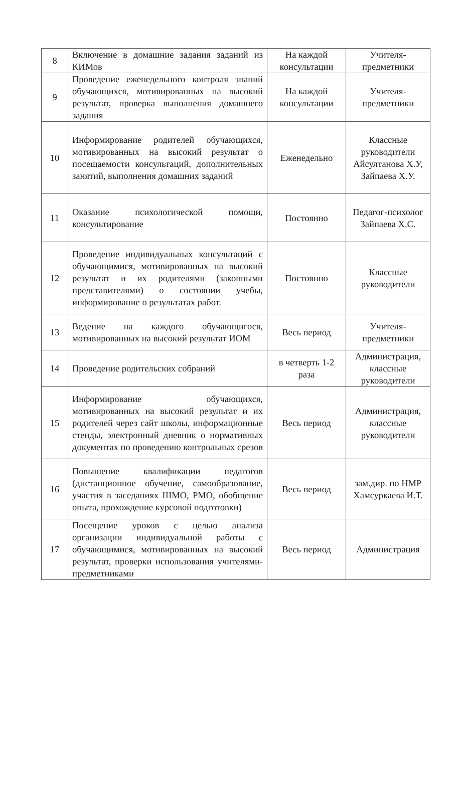| 8 | Включение в домашние задания заданий из КИМов | На каждой консультации | Учителя-предметники |
| 9 | Проведение еженедельного контроля знаний обучающихся, мотивированных на высокий результат, проверка выполнения домашнего задания | На каждой консультации | Учителя-предметники |
| 10 | Информирование родителей обучающихся, мотивированных на высокий результат о посещаемости консультаций, дополнительных занятий, выполнения домашних заданий | Еженедельно | Классные руководители Айсултанова Х.У, Зайпаева Х.У. |
| 11 | Оказание психологической помощи, консультирование | Постоянно | Педагог-психолог Зайпаева Х.С. |
| 12 | Проведение индивидуальных консультаций с обучающимися, мотивированных на высокий результат и их родителями (законными представителями) о состоянии учебы, информирование о результатах работ. | Постоянно | Классные руководители |
| 13 | Ведение на каждого обучающигося, мотивированных на высокий результат ИОМ | Весь период | Учителя-предметники |
| 14 | Проведение родительских собраний | в четверть 1-2 раза | Администрация, классные руководители |
| 15 | Информирование обучающихся, мотивированных на высокий результат и их родителей через сайт школы, информационные стенды, электронный дневник о нормативных документах по проведению контрольных срезов | Весь период | Администрация, классные руководители |
| 16 | Повышение квалификации педагогов (дистанционное обучение, самообразование, участия в заседаниях ШМО, РМО, обобщение опыта, прохождение курсовой подготовки) | Весь период | зам.дир. по НМР Хамсуркаева И.Т. |
| 17 | Посещение уроков с целью анализа организации индивидуальной работы с обучающимися, мотивированных на высокий результат, проверки использования учителями-предметниками | Весь период | Администрация |